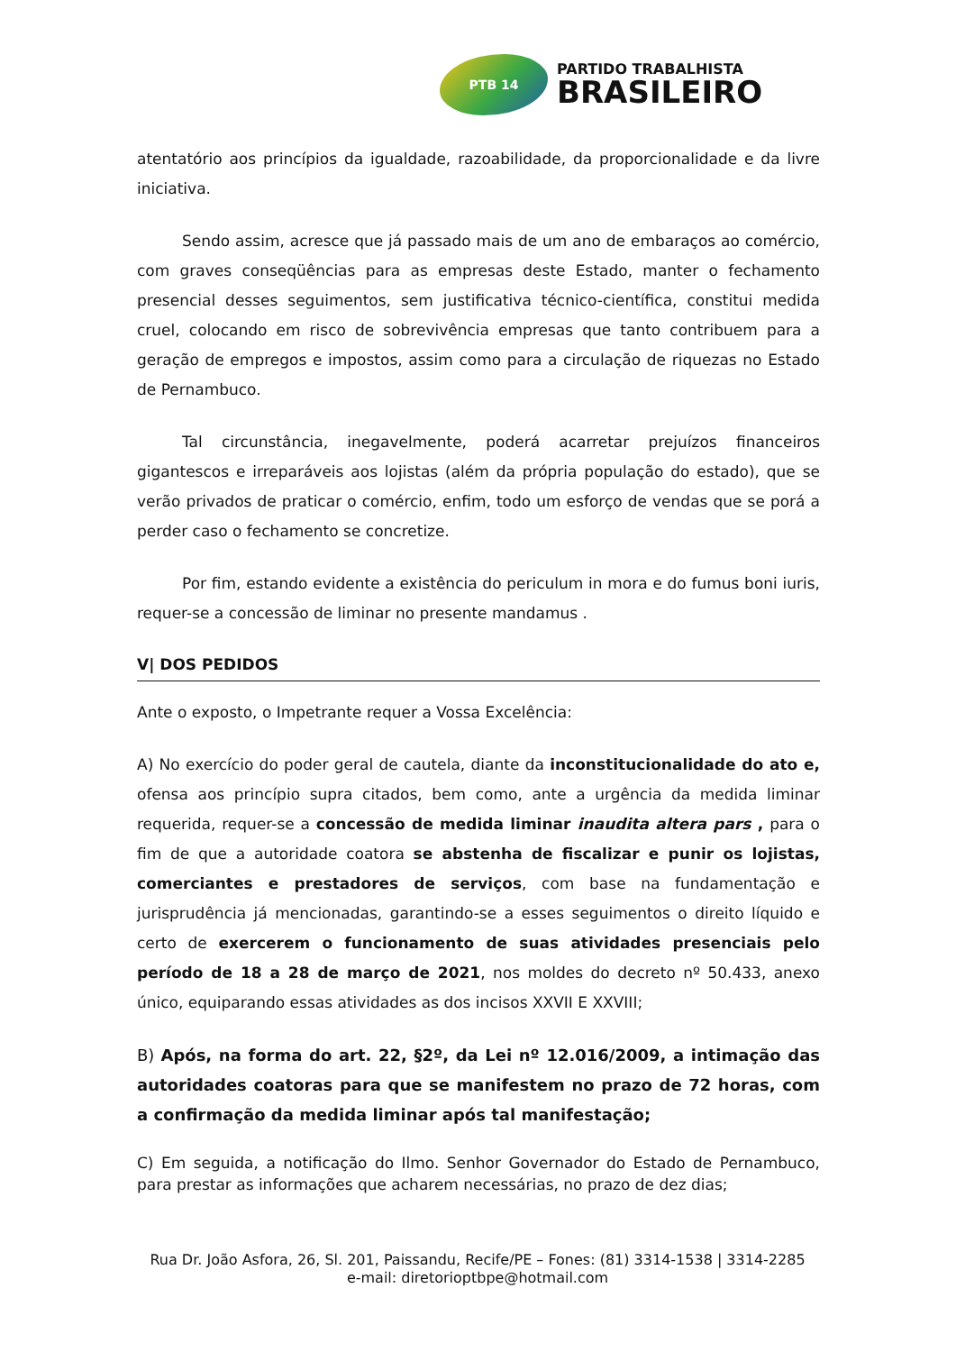PTB 14
PARTIDO TRABALHISTA
BRASILEIRO
atentatório aos princípios da igualdade, razoabilidade, da proporcionalidade e da livre iniciativa.
Sendo assim, acresce que já passado mais de um ano de embaraços ao comércio, com graves conseqüências para as empresas deste Estado, manter o fechamento presencial desses seguimentos, sem justificativa técnico-científica, constitui medida cruel, colocando em risco de sobrevivência empresas que tanto contribuem para a geração de empregos e impostos, assim como para a circulação de riquezas no Estado de Pernambuco.
Tal circunstância, inegavelmente, poderá acarretar prejuízos financeiros gigantescos e irreparáveis aos lojistas (além da própria população do estado), que se verão privados de praticar o comércio, enfim, todo um esforço de vendas que se porá a perder caso o fechamento se concretize.
Por fim, estando evidente a existência do periculum in mora e do fumus boni iuris, requer-se a concessão de liminar no presente mandamus .
V| DOS PEDIDOS
Ante o exposto, o Impetrante requer a Vossa Excelência:
A) No exercício do poder geral de cautela, diante da inconstitucionalidade do ato e, ofensa aos princípio supra citados, bem como, ante a urgência da medida liminar requerida, requer-se a concessão de medida liminar inaudita altera pars , para o fim de que a autoridade coatora se abstenha de fiscalizar e punir os lojistas, comerciantes e prestadores de serviços, com base na fundamentação e jurisprudência já mencionadas, garantindo-se a esses seguimentos o direito líquido e certo de exercerem o funcionamento de suas atividades presenciais pelo período de 18 a 28 de março de 2021, nos moldes do decreto nº 50.433, anexo único, equiparando essas atividades as dos incisos XXVII E XXVIII;
B) Após, na forma do art. 22, §2º, da Lei nº 12.016/2009, a intimação das autoridades coatoras para que se manifestem no prazo de 72 horas, com a confirmação da medida liminar após tal manifestação;
C) Em seguida, a notificação do Ilmo. Senhor Governador do Estado de Pernambuco, para prestar as informações que acharem necessárias, no prazo de dez dias;
Rua Dr. João Asfora, 26, Sl. 201, Paissandu, Recife/PE – Fones: (81) 3314-1538 | 3314-2285
e-mail: diretorioptbpe@hotmail.com